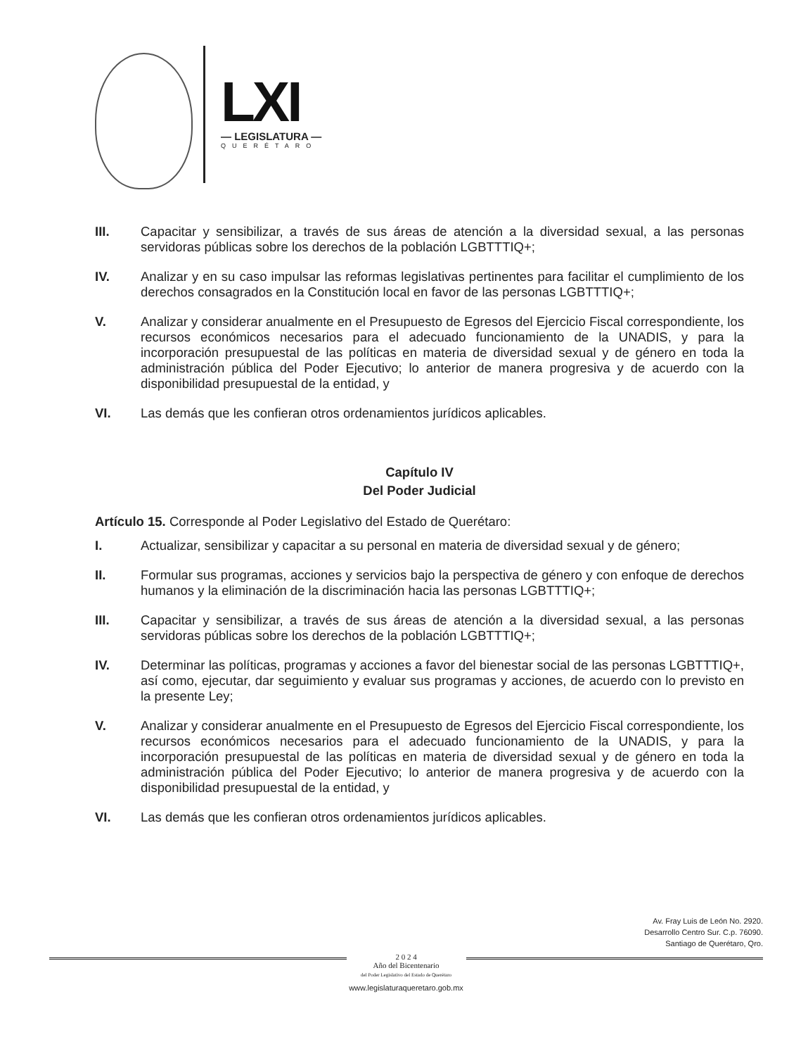LXI
— LEGISLATURA —
QUERÉTARO
III. Capacitar y sensibilizar, a través de sus áreas de atención a la diversidad sexual, a las personas servidoras públicas sobre los derechos de la población LGBTTTIQ+;
IV. Analizar y en su caso impulsar las reformas legislativas pertinentes para facilitar el cumplimiento de los derechos consagrados en la Constitución local en favor de las personas LGBTTTIQ+;
V. Analizar y considerar anualmente en el Presupuesto de Egresos del Ejercicio Fiscal correspondiente, los recursos económicos necesarios para el adecuado funcionamiento de la UNADIS, y para la incorporación presupuestal de las políticas en materia de diversidad sexual y de género en toda la administración pública del Poder Ejecutivo; lo anterior de manera progresiva y de acuerdo con la disponibilidad presupuestal de la entidad, y
VI. Las demás que les confieran otros ordenamientos jurídicos aplicables.
Capítulo IV
Del Poder Judicial
Artículo 15. Corresponde al Poder Legislativo del Estado de Querétaro:
I. Actualizar, sensibilizar y capacitar a su personal en materia de diversidad sexual y de género;
II. Formular sus programas, acciones y servicios bajo la perspectiva de género y con enfoque de derechos humanos y la eliminación de la discriminación hacia las personas LGBTTTIQ+;
III. Capacitar y sensibilizar, a través de sus áreas de atención a la diversidad sexual, a las personas servidoras públicas sobre los derechos de la población LGBTTTIQ+;
IV. Determinar las políticas, programas y acciones a favor del bienestar social de las personas LGBTTTIQ+, así como, ejecutar, dar seguimiento y evaluar sus programas y acciones, de acuerdo con lo previsto en la presente Ley;
V. Analizar y considerar anualmente en el Presupuesto de Egresos del Ejercicio Fiscal correspondiente, los recursos económicos necesarios para el adecuado funcionamiento de la UNADIS, y para la incorporación presupuestal de las políticas en materia de diversidad sexual y de género en toda la administración pública del Poder Ejecutivo; lo anterior de manera progresiva y de acuerdo con la disponibilidad presupuestal de la entidad, y
VI. Las demás que les confieran otros ordenamientos jurídicos aplicables.
Av. Fray Luis de León No. 2920.
Desarrollo Centro Sur. C.p. 76090.
Santiago de Querétaro, Qro.
2 0 2 4
Año del Bicentenario
del Poder Legislativo del Estado de Querétaro
www.legislaturaqueretaro.gob.mx